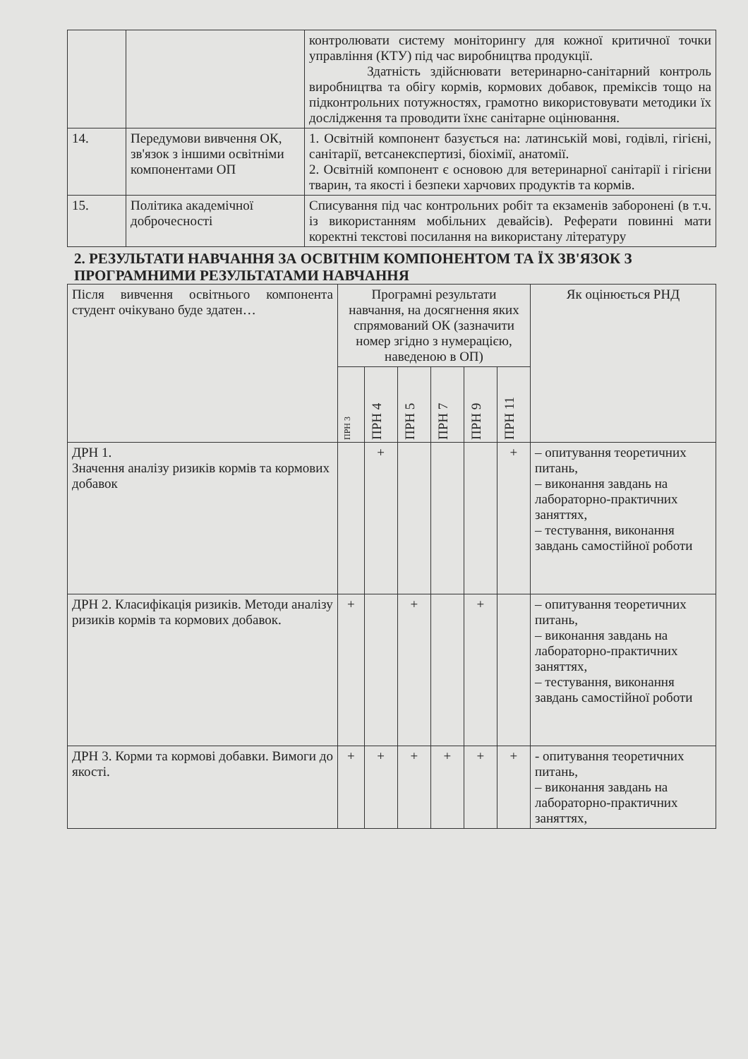| | | контролювати систему моніторингу для кожної критичної точки управління (КТУ) під час виробництва продукції. Здатність здійснювати ветеринарно-санітарний контроль виробництва та обігу кормів, кормових добавок, преміксів тощо на підконтрольних потужностях, грамотно використовувати методики їх дослідження та проводити їхнє санітарне оцінювання. |
| 14. | Передумови вивчення ОК, зв'язок з іншими освітніми компонентами ОП | 1. Освітній компонент базується на: латинській мові, годівлі, гігієні, санітарії, ветсанекспертизі, біохімії, анатомії. 2. Освітній компонент є основою для ветеринарної санітарії і гігієни тварин, та якості і безпеки харчових продуктів та кормів. |
| 15. | Політика академічної доброчесності | Списування під час контрольних робіт та екзаменів заборонені (в т.ч. із використанням мобільних девайсів). Реферати повинні мати коректні текстові посилання на використану літературу |
2. РЕЗУЛЬТАТИ НАВЧАННЯ ЗА ОСВІТНІМ КОМПОНЕНТОМ ТА ЇХ ЗВ'ЯЗОК З ПРОГРАМНИМИ РЕЗУЛЬТАТАМИ НАВЧАННЯ
| Після вивчення освітнього компонента студент очікувано буде здатен… | Програмні результати навчання, на досягнення яких спрямований ОК (зазначити номер згідно з нумерацією, наведеною в ОП) | | | | | | Як оцінюється РНД |
| --- | --- | --- | --- | --- | --- | --- | --- |
| | ПРН 3 | ПРН 4 | ПРН 5 | ПРН 7 | ПРН 9 | ПРН 11 | |
| ДРН 1. Значення аналізу ризиків кормів та кормових добавок | | + | | | | + | – опитування теоретичних питань, – виконання завдань на лабораторно-практичних заняттях, – тестування, виконання завдань самостійної роботи |
| ДРН 2. Класифікація ризиків. Методи аналізу ризиків кормів та кормових добавок. | + | | + | | + | | – опитування теоретичних питань, – виконання завдань на лабораторно-практичних заняттях, – тестування, виконання завдань самостійної роботи |
| ДРН 3. Корми та кормові добавки. Вимоги до якості. | + | + | + | + | + | + | - опитування теоретичних питань, – виконання завдань на лабораторно-практичних заняттях, |